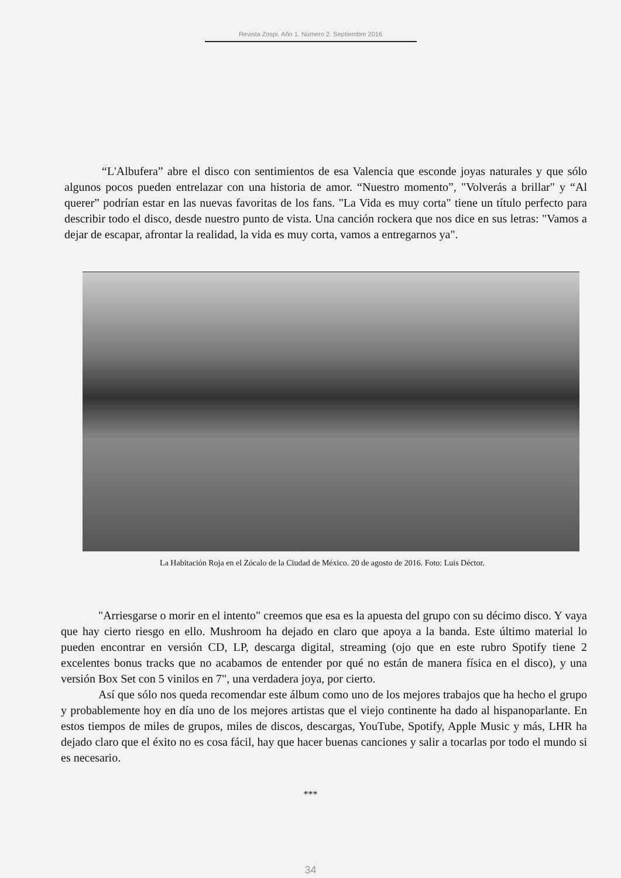Revista Zospi. Año 1. Número 2. Septiembre 2016
“L'Albufera” abre el disco con sentimientos de esa Valencia que esconde joyas naturales y que sólo algunos pocos pueden entrelazar con una historia de amor. “Nuestro momento”, "Volverás a brillar" y “Al querer” podrían estar en las nuevas favoritas de los fans. "La Vida es muy corta" tiene un título perfecto para describir todo el disco, desde nuestro punto de vista. Una canción rockera que nos dice en sus letras: "Vamos a dejar de escapar, afrontar la realidad, la vida es muy corta, vamos a entregarnos ya".
La Habitación Roja en el Zócalo de la Ciudad de México. 20 de agosto de 2016. Foto: Luis Déctor.
"Arriesgarse o morir en el intento" creemos que esa es la apuesta del grupo con su décimo disco. Y vaya que hay cierto riesgo en ello. Mushroom ha dejado en claro que apoya a la banda. Este último material lo pueden encontrar en versión CD, LP, descarga digital, streaming (ojo que en este rubro Spotify tiene 2 excelentes bonus tracks que no acabamos de entender por qué no están de manera física en el disco), y una versión Box Set con 5 vinilos en 7", una verdadera joya, por cierto.
Así que sólo nos queda recomendar este álbum como uno de los mejores trabajos que ha hecho el grupo y probablemente hoy en día uno de los mejores artistas que el viejo continente ha dado al hispanoparlante. En estos tiempos de miles de grupos, miles de discos, descargas, YouTube, Spotify, Apple Music y más, LHR ha dejado claro que el éxito no es cosa fácil, hay que hacer buenas canciones y salir a tocarlas por todo el mundo si es necesario.
***
34